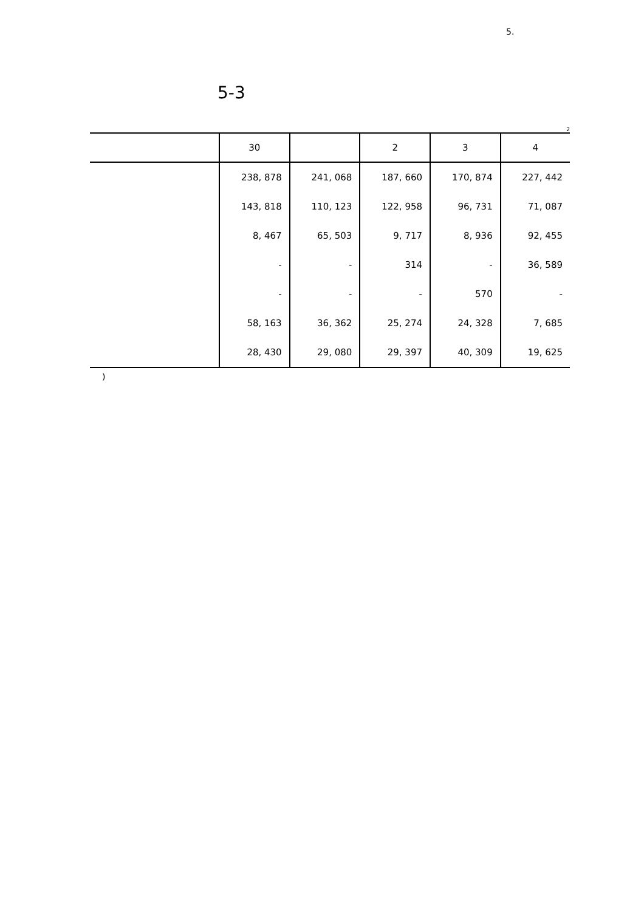5.
5-3
2
| | 30 | | 2 | 3 | 4 |
| --- | --- | --- | --- | --- | --- |
| | 238, 878 | 241, 068 | 187, 660 | 170, 874 | 227, 442 |
| | 143, 818 | 110, 123 | 122, 958 | 96, 731 | 71, 087 |
| | 8, 467 | 65, 503 | 9, 717 | 8, 936 | 92, 455 |
| | - | - | 314 | - | 36, 589 |
| | - | - | - | 570 | - |
| | 58, 163 | 36, 362 | 25, 274 | 24, 328 | 7, 685 |
| | 28, 430 | 29, 080 | 29, 397 | 40, 309 | 19, 625 |
)